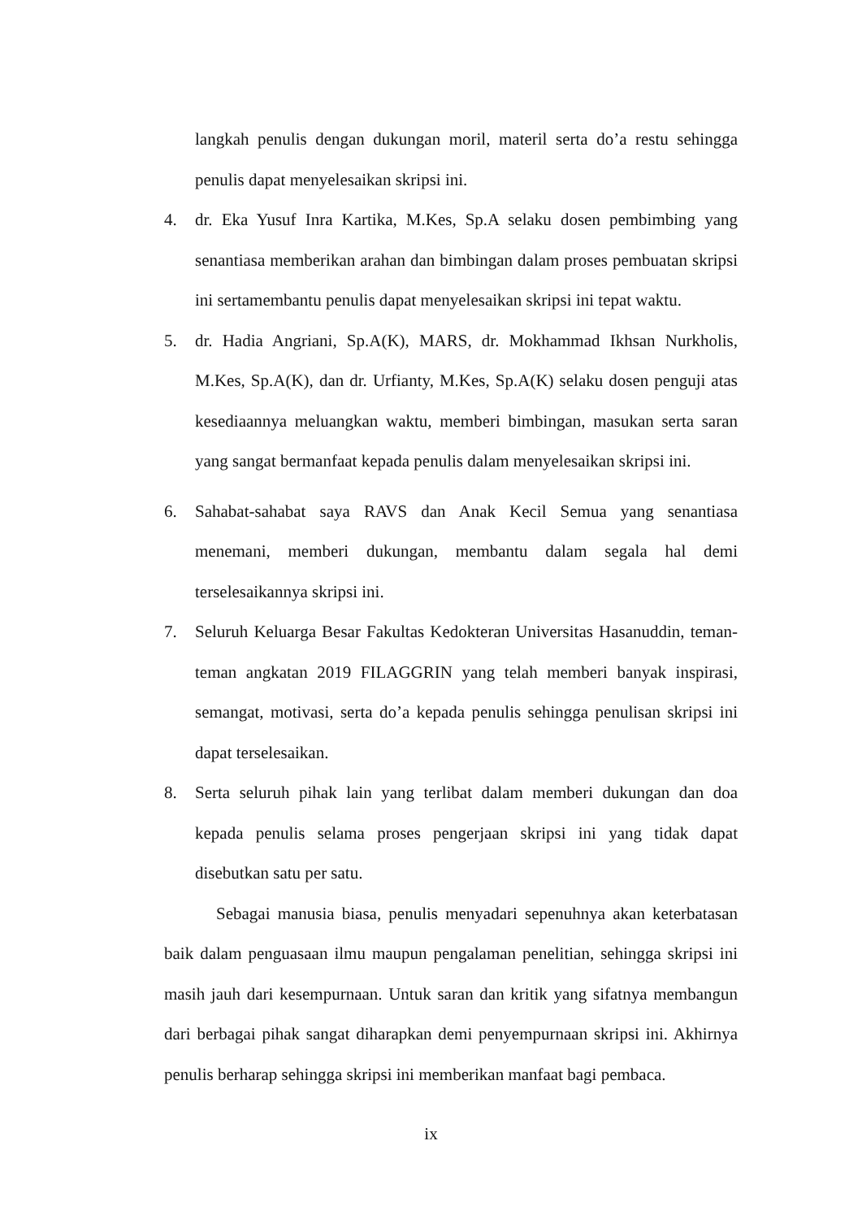langkah penulis dengan dukungan moril, materil serta do’a restu sehingga penulis dapat menyelesaikan skripsi ini.
4. dr. Eka Yusuf Inra Kartika, M.Kes, Sp.A selaku dosen pembimbing yang senantiasa memberikan arahan dan bimbingan dalam proses pembuatan skripsi ini sertamembantu penulis dapat menyelesaikan skripsi ini tepat waktu.
5. dr. Hadia Angriani, Sp.A(K), MARS, dr. Mokhammad Ikhsan Nurkholis, M.Kes, Sp.A(K), dan dr. Urfianty, M.Kes, Sp.A(K) selaku dosen penguji atas kesediaannya meluangkan waktu, memberi bimbingan, masukan serta saran yang sangat bermanfaat kepada penulis dalam menyelesaikan skripsi ini.
6. Sahabat-sahabat saya RAVS dan Anak Kecil Semua yang senantiasa menemani, memberi dukungan, membantu dalam segala hal demi terselesaikannya skripsi ini.
7. Seluruh Keluarga Besar Fakultas Kedokteran Universitas Hasanuddin, teman-teman angkatan 2019 FILAGGRIN yang telah memberi banyak inspirasi, semangat, motivasi, serta do’a kepada penulis sehingga penulisan skripsi ini dapat terselesaikan.
8. Serta seluruh pihak lain yang terlibat dalam memberi dukungan dan doa kepada penulis selama proses pengerjaan skripsi ini yang tidak dapat disebutkan satu per satu.
Sebagai manusia biasa, penulis menyadari sepenuhnya akan keterbatasan baik dalam penguasaan ilmu maupun pengalaman penelitian, sehingga skripsi ini masih jauh dari kesempurnaan. Untuk saran dan kritik yang sifatnya membangun dari berbagai pihak sangat diharapkan demi penyempurnaan skripsi ini. Akhirnya penulis berharap sehingga skripsi ini memberikan manfaat bagi pembaca.
ix